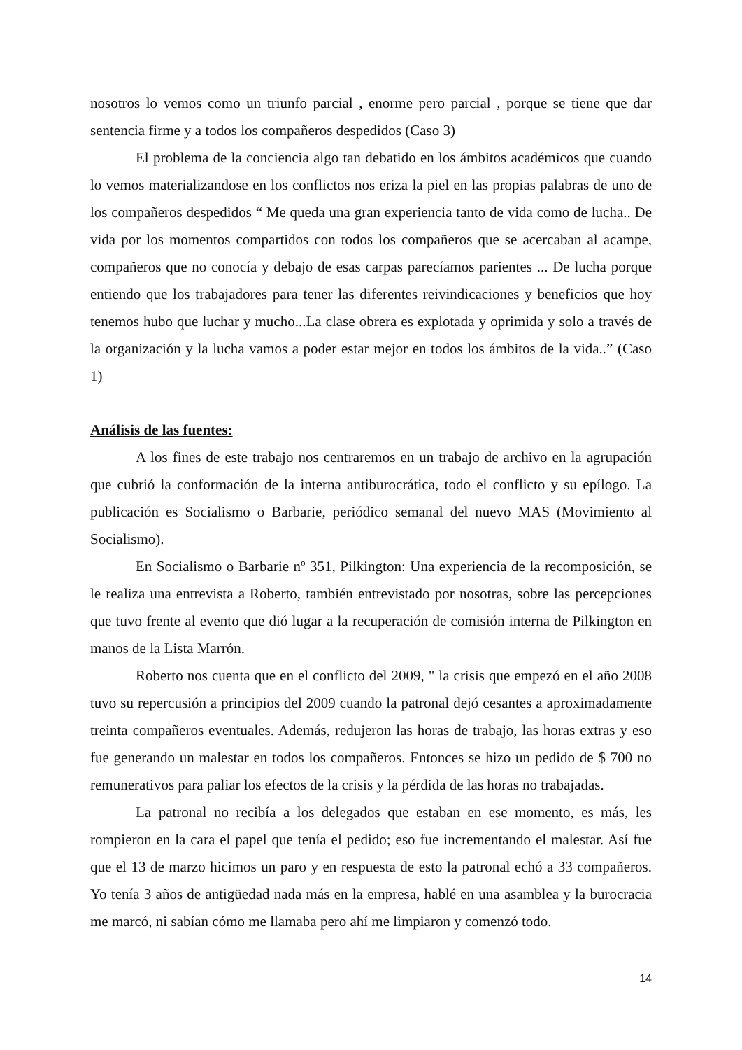nosotros lo vemos como un triunfo parcial , enorme pero parcial , porque se tiene que dar sentencia firme y a todos los compañeros despedidos (Caso 3)
El problema de la conciencia algo tan debatido en los ámbitos académicos que cuando lo vemos materializandose en los conflictos nos eriza la piel en las propias palabras de uno de los compañeros despedidos “ Me queda una gran experiencia tanto de vida como de lucha.. De vida por los momentos compartidos con todos los compañeros que se acercaban al acampe, compañeros que no conocía y debajo de esas carpas parecíamos parientes ... De lucha porque entiendo que los trabajadores para tener las diferentes reivindicaciones y beneficios que hoy tenemos hubo que luchar y mucho...La clase obrera es explotada y oprimida y solo a través de la organización y la lucha vamos a poder estar mejor en todos los ámbitos de la vida..” (Caso 1)
Análisis de las fuentes:
A los fines de este trabajo nos centraremos en un trabajo de archivo en la agrupación que cubrió la conformación de la interna antiburocrática, todo el conflicto y su epílogo. La publicación es Socialismo o Barbarie, periódico semanal del nuevo MAS (Movimiento al Socialismo).
En Socialismo o Barbarie nº 351, Pilkington: Una experiencia de la recomposición, se le realiza una entrevista a Roberto, también entrevistado por nosotras, sobre las percepciones que tuvo frente al evento que dió lugar a la recuperación de comisión interna de Pilkington en manos de la Lista Marrón.
Roberto nos cuenta que en el conflicto del 2009, " la crisis que empezó en el año 2008 tuvo su repercusión a principios del 2009 cuando la patronal dejó cesantes a aproximadamente treinta compañeros eventuales. Además, redujeron las horas de trabajo, las horas extras y eso fue generando un malestar en todos los compañeros. Entonces se hizo un pedido de $ 700 no remunerativos para paliar los efectos de la crisis y la pérdida de las horas no trabajadas.
La patronal no recibía a los delegados que estaban en ese momento, es más, les rompieron en la cara el papel que tenía el pedido; eso fue incrementando el malestar. Así fue que el 13 de marzo hicimos un paro y en respuesta de esto la patronal echó a 33 compañeros. Yo tenía 3 años de antigüedad nada más en la empresa, hablé en una asamblea y la burocracia me marcó, ni sabían cómo me llamaba pero ahí me limpiaron y comenzó todo.
14